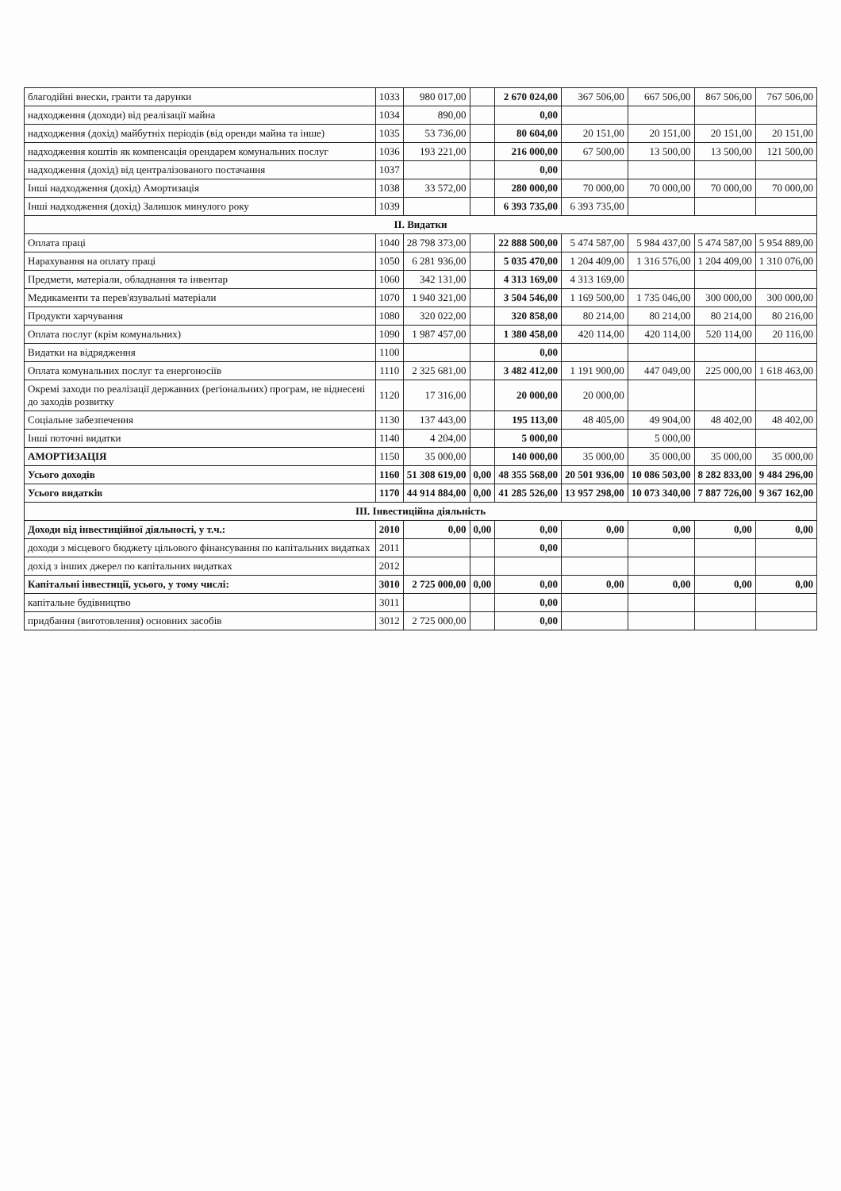| благодійні внески, гранти та дарунки | 1033 | 980 017,00 | | 2 670 024,00 | 367 506,00 | 667 506,00 | 867 506,00 | 767 506,00 |
| надходження (доходи) від реалізації майна | 1034 | 890,00 | | 0,00 | | | | |
| надходження (дохід) майбутніх періодів (від оренди майна та інше) | 1035 | 53 736,00 | | 80 604,00 | 20 151,00 | 20 151,00 | 20 151,00 | 20 151,00 |
| надходження коштів як компенсація орендарем комунальних послуг | 1036 | 193 221,00 | | 216 000,00 | 67 500,00 | 13 500,00 | 13 500,00 | 121 500,00 |
| надходження (дохід) від централізованого постачання | 1037 | | | 0,00 | | | | |
| Інші надходження (дохід) Амортизація | 1038 | 33 572,00 | | 280 000,00 | 70 000,00 | 70 000,00 | 70 000,00 | 70 000,00 |
| Інші надходження (дохід) Залишок минулого року | 1039 | | | 6 393 735,00 | 6 393 735,00 | | | |
| ІІ. Видатки | | | | | | | | |
| Оплата праці | 1040 | 28 798 373,00 | | 22 888 500,00 | 5 474 587,00 | 5 984 437,00 | 5 474 587,00 | 5 954 889,00 |
| Нарахування на оплату праці | 1050 | 6 281 936,00 | | 5 035 470,00 | 1 204 409,00 | 1 316 576,00 | 1 204 409,00 | 1 310 076,00 |
| Предмети, матеріали, обладнання та інвентар | 1060 | 342 131,00 | | 4 313 169,00 | 4 313 169,00 | | | |
| Медикаменти та перев'язувальні матеріали | 1070 | 1 940 321,00 | | 3 504 546,00 | 1 169 500,00 | 1 735 046,00 | 300 000,00 | 300 000,00 |
| Продукти харчування | 1080 | 320 022,00 | | 320 858,00 | 80 214,00 | 80 214,00 | 80 214,00 | 80 216,00 |
| Оплата послуг (крім комунальних) | 1090 | 1 987 457,00 | | 1 380 458,00 | 420 114,00 | 420 114,00 | 520 114,00 | 20 116,00 |
| Видатки на відрядження | 1100 | | | 0,00 | | | | |
| Оплата комунальних послуг та енергоносіїв | 1110 | 2 325 681,00 | | 3 482 412,00 | 1 191 900,00 | 447 049,00 | 225 000,00 | 1 618 463,00 |
| Окремі заходи по реалізації державних (регіональних) програм, не віднесені до заходів розвитку | 1120 | 17 316,00 | | 20 000,00 | 20 000,00 | | | |
| Соціальне забезпечення | 1130 | 137 443,00 | | 195 113,00 | 48 405,00 | 49 904,00 | 48 402,00 | 48 402,00 |
| Інші поточні видатки | 1140 | 4 204,00 | | 5 000,00 | | 5 000,00 | | |
| АМОРТИЗАЦІЯ | 1150 | 35 000,00 | | 140 000,00 | 35 000,00 | 35 000,00 | 35 000,00 | 35 000,00 |
| Усього доходів | 1160 | 51 308 619,00 | 0,00 | 48 355 568,00 | 20 501 936,00 | 10 086 503,00 | 8 282 833,00 | 9 484 296,00 |
| Усього видатків | 1170 | 44 914 884,00 | 0,00 | 41 285 526,00 | 13 957 298,00 | 10 073 340,00 | 7 887 726,00 | 9 367 162,00 |
| ІІІ. Інвестиційна діяльність | | | | | | | | |
| Доходи від інвестиційної діяльності, у т.ч.: | 2010 | 0,00 | 0,00 | 0,00 | 0,00 | 0,00 | 0,00 | 0,00 |
| доходи з місцевого бюджету цільового фінансування по капітальних видатках | 2011 | | | 0,00 | | | | |
| дохід з інших джерел по капітальних видатках | 2012 | | | | | | | |
| Капітальні інвестиції, усього, у тому числі: | 3010 | 2 725 000,00 | 0,00 | 0,00 | 0,00 | 0,00 | 0,00 | 0,00 |
| капітальне будівництво | 3011 | | | 0,00 | | | | |
| придбання (виготовлення) основних засобів | 3012 | 2 725 000,00 | | 0,00 | | | | |